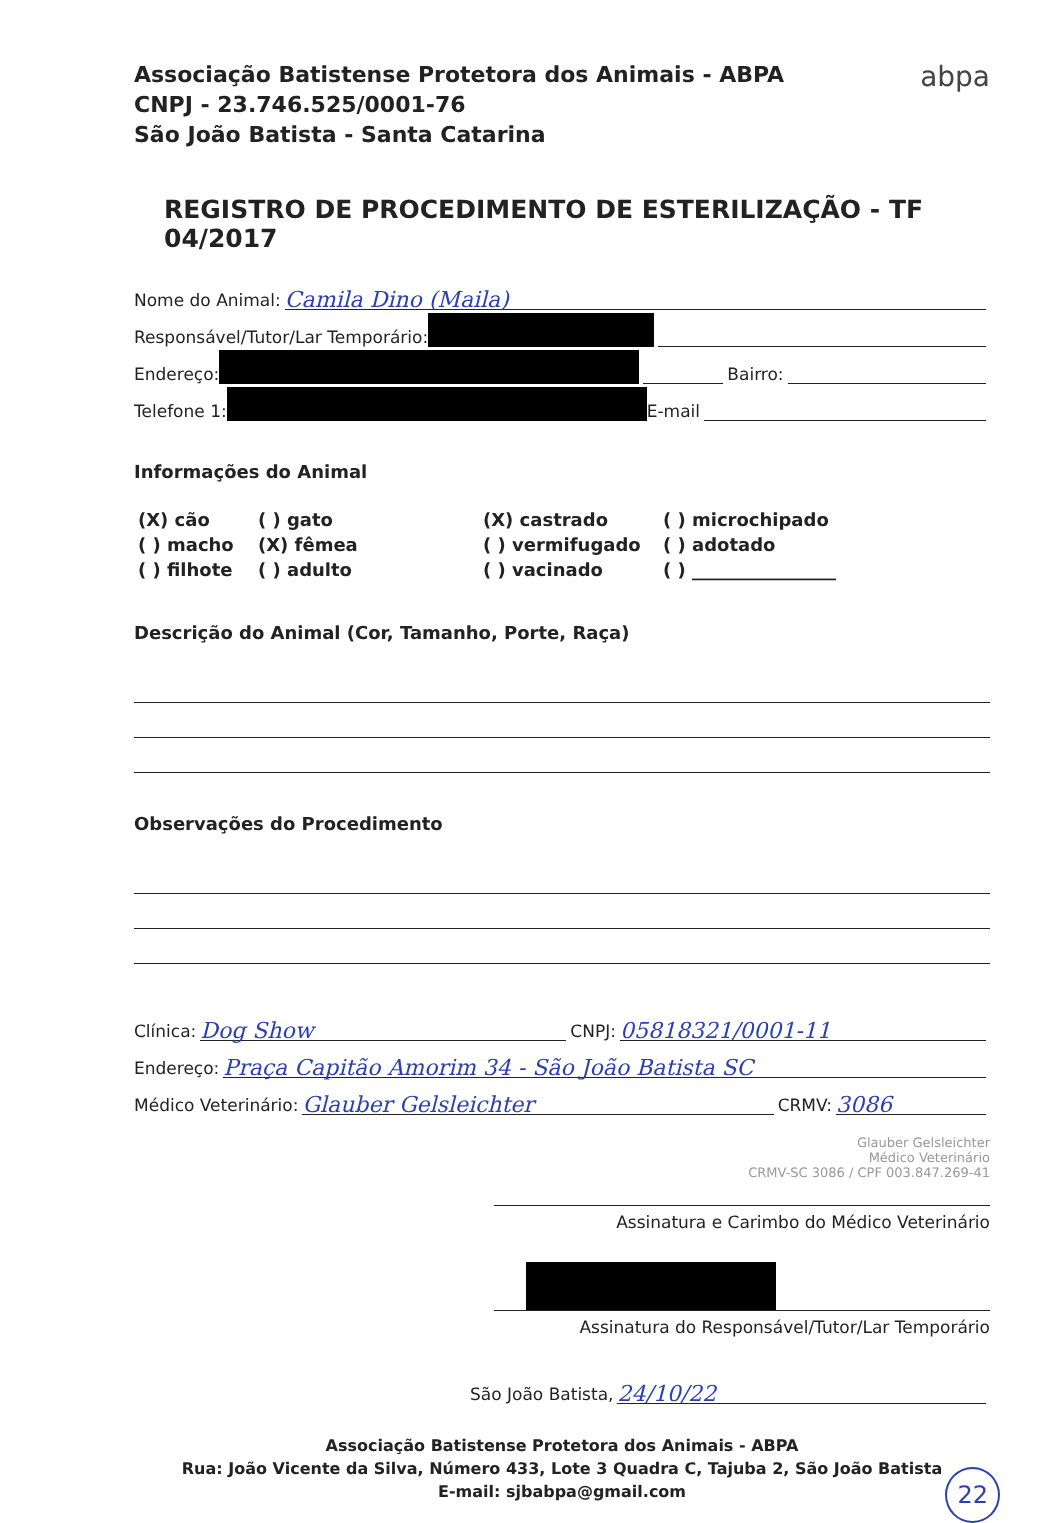abpa
Associação Batistense Protetora dos Animais - ABPA
CNPJ - 23.746.525/0001-76
São João Batista - Santa Catarina
REGISTRO DE PROCEDIMENTO DE ESTERILIZAÇÃO - TF 04/2017
Nome do Animal: Camila Dino (Maila)
Responsável/Tutor/Lar Temporário:
Endereço: Bairro:
Telefone 1: E-mail
Informações do Animal
(X) cão
( ) gato
(X) castrado
( ) microchipado
( ) macho
(X) fêmea
( ) vermifugado
( ) adotado
( ) filhote
( ) adulto
( ) vacinado
( ) ________________
Descrição do Animal (Cor, Tamanho, Porte, Raça)
Observações do Procedimento
Clínica: Dog Show CNPJ: 05818321/0001-11
Endereço: Praça Capitão Amorim 34 - São João Batista SC
Médico Veterinário: Glauber Gelsleichter CRMV: 3086
Glauber Gelsleichter
Médico Veterinário
CRMV-SC 3086 / CPF 003.847.269-41
Assinatura e Carimbo do Médico Veterinário
Assinatura do Responsável/Tutor/Lar Temporário
São João Batista, 24/10/22
Associação Batistense Protetora dos Animais - ABPA
Rua: João Vicente da Silva, Número 433, Lote 3 Quadra C, Tajuba 2, São João Batista
E-mail: sjbabpa@gmail.com
22